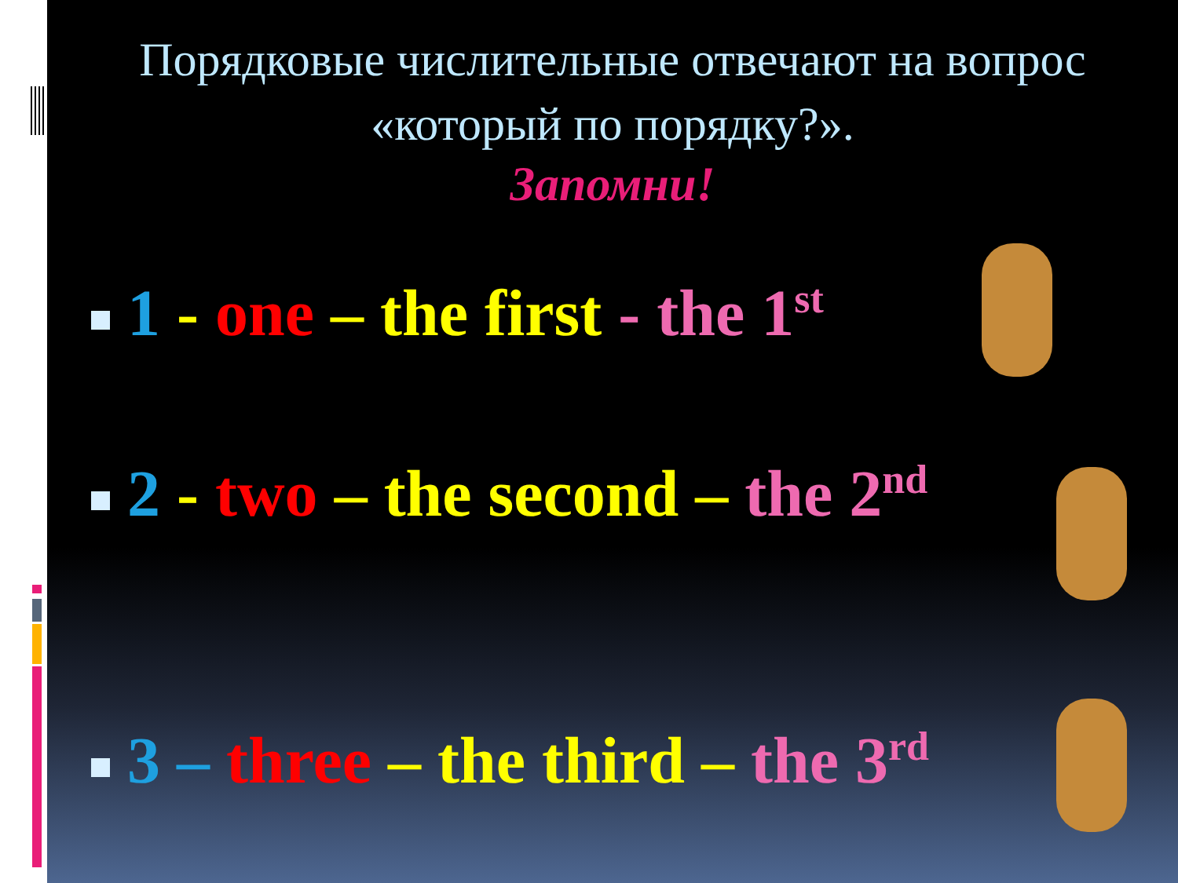Порядковые числительные отвечают на вопрос «который по порядку?».
Запомни!
1 - one – the first - the 1<sup>st</sup>
2 - two – the second – the 2<sup>nd</sup>
3 – three – the third – the 3<sup>rd</sup>